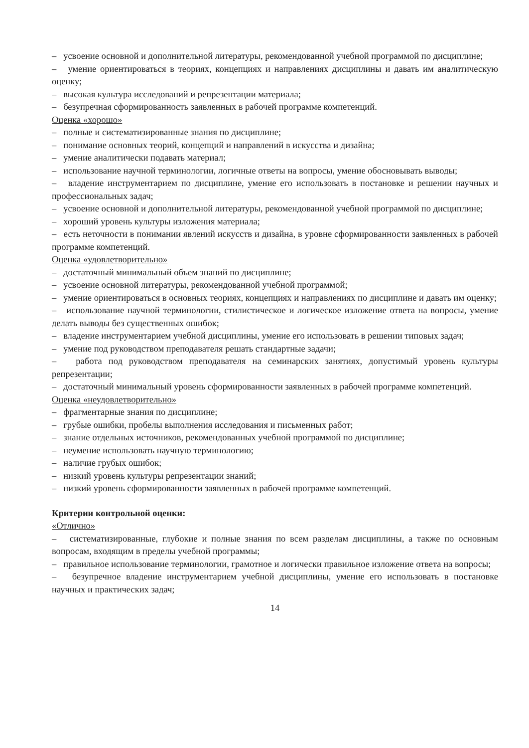– усвоение основной и дополнительной литературы, рекомендованной учебной программой по дисциплине;
– умение ориентироваться в теориях, концепциях и направлениях дисциплины и давать им аналитическую оценку;
– высокая культура исследований и репрезентации материала;
– безупречная сформированность заявленных в рабочей программе компетенций.
Оценка «хорошо»
– полные и систематизированные знания по дисциплине;
– понимание основных теорий, концепций и направлений в искусства и дизайна;
– умение аналитически подавать материал;
– использование научной терминологии, логичные ответы на вопросы, умение обосновывать выводы;
– владение инструментарием по дисциплине, умение его использовать в постановке и решении научных и профессиональных задач;
– усвоение основной и дополнительной литературы, рекомендованной учебной программой по дисциплине;
– хороший уровень культуры изложения материала;
– есть неточности в понимании явлений искусств и дизайна, в уровне сформированности заявленных в рабочей программе компетенций.
Оценка «удовлетворительно»
– достаточный минимальный объем знаний по дисциплине;
– усвоение основной литературы, рекомендованной учебной программой;
– умение ориентироваться в основных теориях, концепциях и направлениях по дисциплине и давать им оценку;
– использование научной терминологии, стилистическое и логическое изложение ответа на вопросы, умение делать выводы без существенных ошибок;
– владение инструментарием учебной дисциплины, умение его использовать в решении типовых задач;
– умение под руководством преподавателя решать стандартные задачи;
– работа под руководством преподавателя на семинарских занятиях, допустимый уровень культуры репрезентации;
– достаточный минимальный уровень сформированности заявленных в рабочей программе компетенций.
Оценка «неудовлетворительно»
– фрагментарные знания по дисциплине;
– грубые ошибки, пробелы выполнения исследования и письменных работ;
– знание отдельных источников, рекомендованных учебной программой по дисциплине;
– неумение использовать научную терминологию;
– наличие грубых ошибок;
– низкий уровень культуры репрезентации знаний;
– низкий уровень сформированности заявленных в рабочей программе компетенций.
Критерии контрольной оценки:
«Отлично»
– систематизированные, глубокие и полные знания по всем разделам дисциплины, а также по основным вопросам, входящим в пределы учебной программы;
– правильное использование терминологии, грамотное и логически правильное изложение ответа на вопросы;
– безупречное владение инструментарием учебной дисциплины, умение его использовать в постановке научных и практических задач;
14